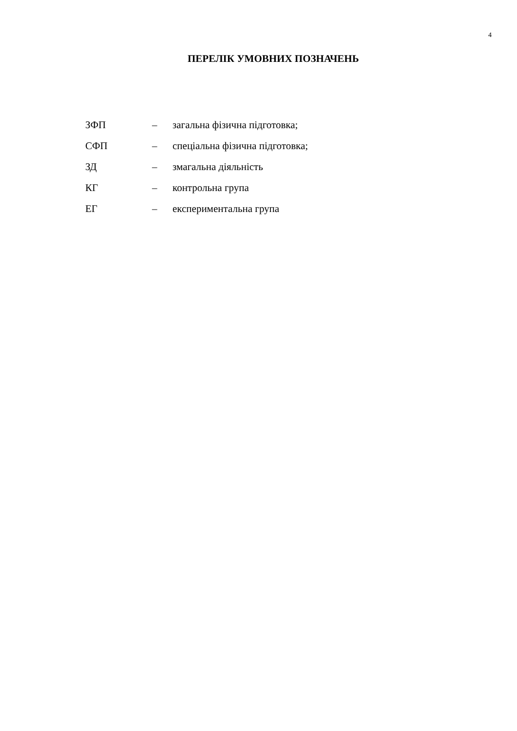4
ПЕРЕЛІК УМОВНИХ ПОЗНАЧЕНЬ
ЗФП – загальна фізична підготовка;
СФП – спеціальна фізична підготовка;
ЗД – змагальна діяльність
КГ – контрольна група
ЕГ – експериментальна група